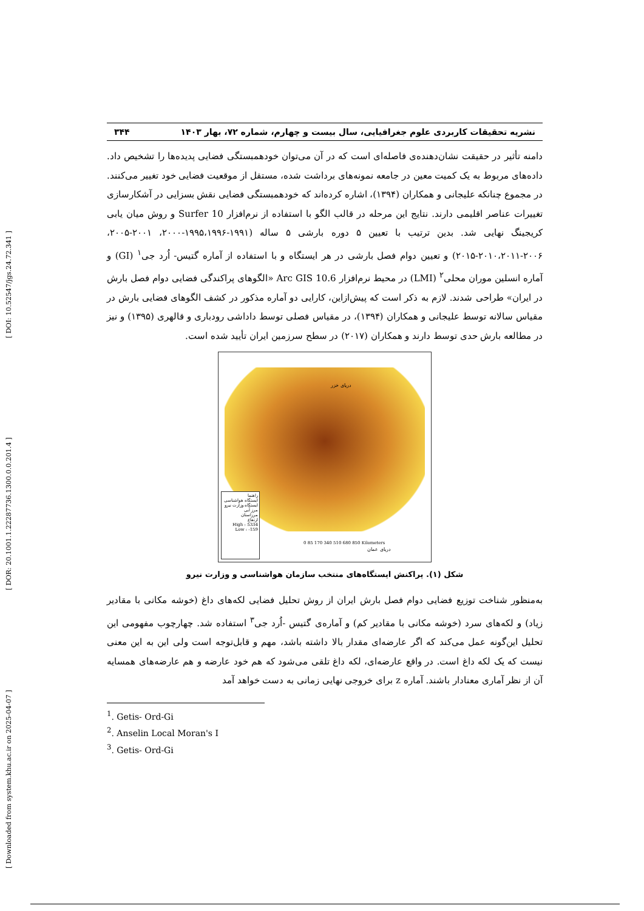[ DOI: 10.52547/jgs.24.72.341 ]
[ DOR: 20.1001.1.22287736.1300.0.0.201.4 ]
[ Downloaded from system.khu.ac.ir on 2025-04-07 ]
نشریه تحقیقات کاربردی علوم جغرافیایی، سال بیست و چهارم، شماره ۷۲، بهار ۱۴۰۳ ۳۴۴
دامنه تأثیر در حقیقت نشان‌دهنده‌ی فاصله‌ای است که در آن می‌توان خودهمبستگی فضایی پدیده‌ها را تشخیص داد. داده‌های مربوط به یک کمیت معین در جامعه نمونه‌های برداشت شده، مستقل از موقعیت فضایی خود تغییر می‌کنند. در مجموع چنانکه علیجانی و همکاران (۱۳۹۴)، اشاره کرده‌اند که خودهمبستگی فضایی نقش بسزایی در آشکارسازی تغییرات عناصر اقلیمی دارند. نتایج این مرحله در قالب الگو با استفاده از نرم‌افزار Surfer 10 و روش میان یابی کریجینگ نهایی شد. بدین ترتیب با تعیین ۵ دوره بارشی ۵ ساله (۱۹۹۱-۱۹۹۵،۱۹۹۶-۲۰۰۰، ۲۰۰۱-۲۰۰۵، ۲۰۰۶-۲۰۱۰،۲۰۱۱-۲۰۱۵) و تعیین دوام فصل بارشی در هر ایستگاه و با استفاده از آماره گتیس- اُرد جی<sup>۱</sup> (GI) و آماره انسلین موران محلی<sup>۲</sup> (LMI) در محیط نرم‌افزار Arc GIS 10.6 «الگوهای پراکندگی فضایی دوام فصل بارش در ایران» طراحی شدند. لازم به ذکر است که پیش‌ازاین، کارایی دو آماره مذکور در کشف الگوهای فضایی بارش در مقیاس سالانه توسط علیجانی و همکاران (۱۳۹۴)، در مقیاس فصلی توسط داداشی رودباری و قالهری (۱۳۹۵) و نیز در مطالعه بارش حدی توسط دارند و همکاران (۲۰۱۷) در سطح سرزمین ایران تأیید شده است.
دریای خزر
دریای عمان
راهنما
ایستگاه هواشناسی
ایستگاه وزارت نیرو
مرز آبی
مرزاستان
ارتفاع
High : 5334
Low : -159
0 85 170 340 510 680 850 Kilometers
شکل (۱). پراکنش ایستگاه‌های منتخب سازمان هواشناسی و وزارت نیرو
به‌منظور شناخت توزیع فضایی دوام فصل بارش ایران از روش تحلیل فضایی لکه‌های داغ (خوشه مکانی با مقادیر زیاد) و لکه‌های سرد (خوشه مکانی با مقادیر کم) و آماره‌ی گتیس -اُرد جی<sup>۳</sup> استفاده شد. چهارچوب مفهومی این تحلیل این‌گونه عمل می‌کند که اگر عارضه‌ای مقدار بالا داشته باشد، مهم و قابل‌توجه است ولی این به این معنی نیست که یک لکه داغ است. در واقع عارضه‌ای، لکه داغ تلقی می‌شود که هم خود عارضه و هم عارضه‌های همسایه آن از نظر آماری معنادار باشند. آماره z برای خروجی نهایی زمانی به دست خواهد آمد
<sup>1</sup>. Getis- Ord-Gi
<sup>2</sup>. Anselin Local Moran's I
<sup>3</sup>. Getis- Ord-Gi